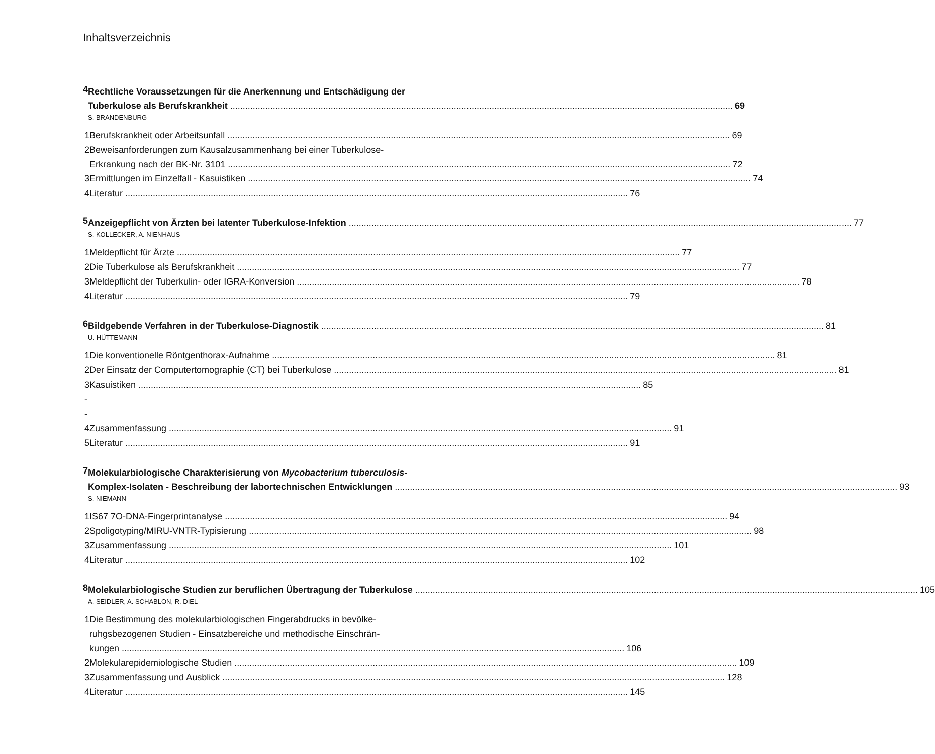Inhaltsverzeichnis
4
Rechtliche Voraussetzungen für die Anerkennung und Entschädigung der
Tuberkulose als Berufskrankheit 69
S. BRANDENBURG
1
Berufskrankheit oder Arbeitsunfall 69
2 Beweisanforderungen zum Kausalzusammenhang bei einer Tuberkulose-
Erkrankung nach der BK-Nr. 3101 72
3
Ermittlungen im Einzelfall - Kasuistiken 74
4
Literatur 76
5
Anzeigepflicht von Ärzten bei latenter Tuberkulose-Infektion 77
S. KOLLECKER, A. NIENHAUS
1
Meldepflicht für Ärzte 77
2
Die Tuberkulose als Berufskrankheit 77
3
Meldepflicht der Tuberkulin- oder IGRA-Konversion 78
4
Literatur 79
6
Bildgebende Verfahren in der Tuberkulose-Diagnostik 81
U. HÜTTEMANN
1
Die konventionelle Röntgenthorax-Aufnahme 81
2
Der Einsatz der Computertomographie (CT) bei Tuberkulose 81
3 --
Kasuistiken 85
4
Zusammenfassung 91
5
Literatur 91
7
Molekularbiologische Charakterisierung von Mycobacterium tuberculosis-
Komplex-Isolaten - Beschreibung der labortechnischen Entwicklungen 93
S. NIEMANN
1
IS67 7O-DNA-Fingerprintanalyse 94
2
Spoligotyping/MIRU-VNTR-Typisierung 98
3
Zusammenfassung 101
4
Literatur 102
8
Molekularbiologische Studien zur beruflichen Übertragung der Tuberkulose 105
A. SEIDLER, A. SCHABLON, R. DIEL
1 Die Bestimmung des molekularbiologischen Fingerabdrucks in bevölke-
ruhgsbezogenen Studien - Einsatzbereiche und methodische Einschrän-
kungen 106
2
Molekularepidemiologische Studien 109
3
Zusammenfassung und Ausblick 128
4
Literatur 145